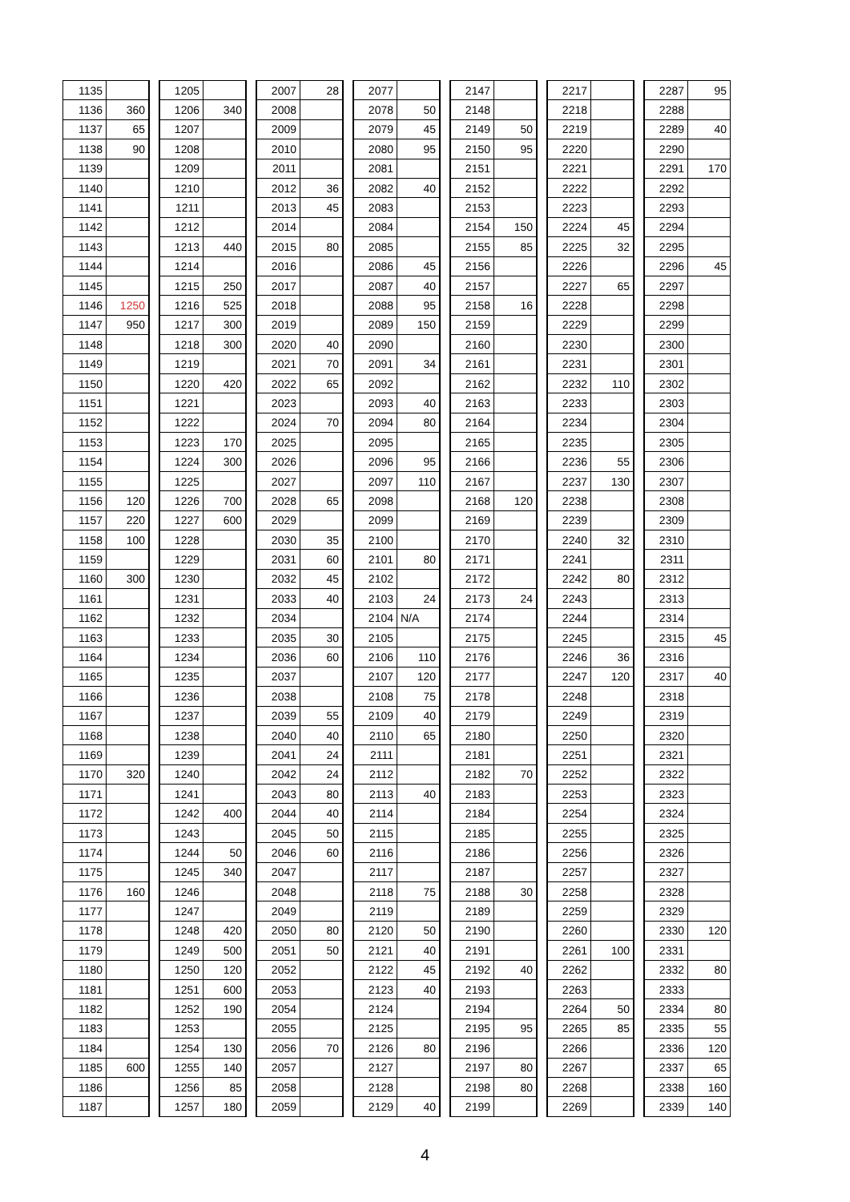| 1135 | | | 1205 | | | 2007 | 28 | | 2077 | | | 2147 | | | 2217 | | | 2287 | 95 |
| 1136 | 360 | | 1206 | 340 | | 2008 | | | 2078 | 50 | | 2148 | | | 2218 | | | 2288 | |
| 1137 | 65 | | 1207 | | | 2009 | | | 2079 | 45 | | 2149 | 50 | | 2219 | | | 2289 | 40 |
| 1138 | 90 | | 1208 | | | 2010 | | | 2080 | 95 | | 2150 | 95 | | 2220 | | | 2290 | |
| 1139 | | | 1209 | | | 2011 | | | 2081 | | | 2151 | | | 2221 | | | 2291 | 170 |
| 1140 | | | 1210 | | | 2012 | 36 | | 2082 | 40 | | 2152 | | | 2222 | | | 2292 | |
| 1141 | | | 1211 | | | 2013 | 45 | | 2083 | | | 2153 | | | 2223 | | | 2293 | |
| 1142 | | | 1212 | | | 2014 | | | 2084 | | | 2154 | 150 | | 2224 | 45 | | 2294 | |
| 1143 | | | 1213 | 440 | | 2015 | 80 | | 2085 | | | 2155 | 85 | | 2225 | 32 | | 2295 | |
| 1144 | | | 1214 | | | 2016 | | | 2086 | 45 | | 2156 | | | 2226 | | | 2296 | 45 |
| 1145 | | | 1215 | 250 | | 2017 | | | 2087 | 40 | | 2157 | | | 2227 | 65 | | 2297 | |
| 1146 | 1250 | | 1216 | 525 | | 2018 | | | 2088 | 95 | | 2158 | 16 | | 2228 | | | 2298 | |
| 1147 | 950 | | 1217 | 300 | | 2019 | | | 2089 | 150 | | 2159 | | | 2229 | | | 2299 | |
| 1148 | | | 1218 | 300 | | 2020 | 40 | | 2090 | | | 2160 | | | 2230 | | | 2300 | |
| 1149 | | | 1219 | | | 2021 | 70 | | 2091 | 34 | | 2161 | | | 2231 | | | 2301 | |
| 1150 | | | 1220 | 420 | | 2022 | 65 | | 2092 | | | 2162 | | | 2232 | 110 | | 2302 | |
| 1151 | | | 1221 | | | 2023 | | | 2093 | 40 | | 2163 | | | 2233 | | | 2303 | |
| 1152 | | | 1222 | | | 2024 | 70 | | 2094 | 80 | | 2164 | | | 2234 | | | 2304 | |
| 1153 | | | 1223 | 170 | | 2025 | | | 2095 | | | 2165 | | | 2235 | | | 2305 | |
| 1154 | | | 1224 | 300 | | 2026 | | | 2096 | 95 | | 2166 | | | 2236 | 55 | | 2306 | |
| 1155 | | | 1225 | | | 2027 | | | 2097 | 110 | | 2167 | | | 2237 | 130 | | 2307 | |
| 1156 | 120 | | 1226 | 700 | | 2028 | 65 | | 2098 | | | 2168 | 120 | | 2238 | | | 2308 | |
| 1157 | 220 | | 1227 | 600 | | 2029 | | | 2099 | | | 2169 | | | 2239 | | | 2309 | |
| 1158 | 100 | | 1228 | | | 2030 | 35 | | 2100 | | | 2170 | | | 2240 | 32 | | 2310 | |
| 1159 | | | 1229 | | | 2031 | 60 | | 2101 | 80 | | 2171 | | | 2241 | | | 2311 | |
| 1160 | 300 | | 1230 | | | 2032 | 45 | | 2102 | | | 2172 | | | 2242 | 80 | | 2312 | |
| 1161 | | | 1231 | | | 2033 | 40 | | 2103 | 24 | | 2173 | 24 | | 2243 | | | 2313 | |
| 1162 | | | 1232 | | | 2034 | | | 2104 | N/A | | 2174 | | | 2244 | | | 2314 | |
| 1163 | | | 1233 | | | 2035 | 30 | | 2105 | | | 2175 | | | 2245 | | | 2315 | 45 |
| 1164 | | | 1234 | | | 2036 | 60 | | 2106 | 110 | | 2176 | | | 2246 | 36 | | 2316 | |
| 1165 | | | 1235 | | | 2037 | | | 2107 | 120 | | 2177 | | | 2247 | 120 | | 2317 | 40 |
| 1166 | | | 1236 | | | 2038 | | | 2108 | 75 | | 2178 | | | 2248 | | | 2318 | |
| 1167 | | | 1237 | | | 2039 | 55 | | 2109 | 40 | | 2179 | | | 2249 | | | 2319 | |
| 1168 | | | 1238 | | | 2040 | 40 | | 2110 | 65 | | 2180 | | | 2250 | | | 2320 | |
| 1169 | | | 1239 | | | 2041 | 24 | | 2111 | | | 2181 | | | 2251 | | | 2321 | |
| 1170 | 320 | | 1240 | | | 2042 | 24 | | 2112 | | | 2182 | 70 | | 2252 | | | 2322 | |
| 1171 | | | 1241 | | | 2043 | 80 | | 2113 | 40 | | 2183 | | | 2253 | | | 2323 | |
| 1172 | | | 1242 | 400 | | 2044 | 40 | | 2114 | | | 2184 | | | 2254 | | | 2324 | |
| 1173 | | | 1243 | | | 2045 | 50 | | 2115 | | | 2185 | | | 2255 | | | 2325 | |
| 1174 | | | 1244 | 50 | | 2046 | 60 | | 2116 | | | 2186 | | | 2256 | | | 2326 | |
| 1175 | | | 1245 | 340 | | 2047 | | | 2117 | | | 2187 | | | 2257 | | | 2327 | |
| 1176 | 160 | | 1246 | | | 2048 | | | 2118 | 75 | | 2188 | 30 | | 2258 | | | 2328 | |
| 1177 | | | 1247 | | | 2049 | | | 2119 | | | 2189 | | | 2259 | | | 2329 | |
| 1178 | | | 1248 | 420 | | 2050 | 80 | | 2120 | 50 | | 2190 | | | 2260 | | | 2330 | 120 |
| 1179 | | | 1249 | 500 | | 2051 | 50 | | 2121 | 40 | | 2191 | | | 2261 | 100 | | 2331 | |
| 1180 | | | 1250 | 120 | | 2052 | | | 2122 | 45 | | 2192 | 40 | | 2262 | | | 2332 | 80 |
| 1181 | | | 1251 | 600 | | 2053 | | | 2123 | 40 | | 2193 | | | 2263 | | | 2333 | |
| 1182 | | | 1252 | 190 | | 2054 | | | 2124 | | | 2194 | | | 2264 | 50 | | 2334 | 80 |
| 1183 | | | 1253 | | | 2055 | | | 2125 | | | 2195 | 95 | | 2265 | 85 | | 2335 | 55 |
| 1184 | | | 1254 | 130 | | 2056 | 70 | | 2126 | 80 | | 2196 | | | 2266 | | | 2336 | 120 |
| 1185 | 600 | | 1255 | 140 | | 2057 | | | 2127 | | | 2197 | 80 | | 2267 | | | 2337 | 65 |
| 1186 | | | 1256 | 85 | | 2058 | | | 2128 | | | 2198 | 80 | | 2268 | | | 2338 | 160 |
| 1187 | | | 1257 | 180 | | 2059 | | | 2129 | 40 | | 2199 | | | 2269 | | | 2339 | 140 |
4